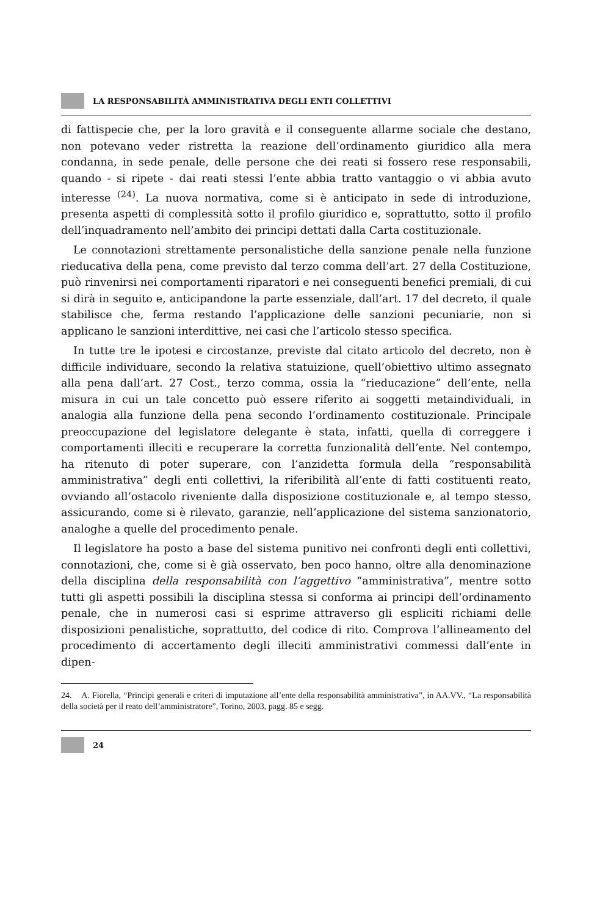LA RESPONSABILITÀ AMMINISTRATIVA DEGLI ENTI COLLETTIVI
di fattispecie che, per la loro gravità e il conseguente allarme sociale che destano, non potevano veder ristretta la reazione dell’ordinamento giuridico alla mera condanna, in sede penale, delle persone che dei reati si fossero rese responsabili, quando - si ripete - dai reati stessi l’ente abbia tratto vantaggio o vi abbia avuto interesse <sup>(24)</sup>. La nuova normativa, come si è anticipato in sede di introduzione, presenta aspetti di complessità sotto il profilo giuridico e, soprattutto, sotto il profilo dell’inquadramento nell’ambito dei principi dettati dalla Carta costituzionale.
Le connotazioni strettamente personalistiche della sanzione penale nella funzione rieducativa della pena, come previsto dal terzo comma dell’art. 27 della Costituzione, può rinvenirsi nei comportamenti riparatori e nei conseguenti benefici premiali, di cui si dirà in seguito e, anticipandone la parte essenziale, dall’art. 17 del decreto, il quale stabilisce che, ferma restando l’applicazione delle sanzioni pecuniarie, non si applicano le sanzioni interdittive, nei casi che l’articolo stesso specifica.
In tutte tre le ipotesi e circostanze, previste dal citato articolo del decreto, non è difficile individuare, secondo la relativa statuizione, quell’obiettivo ultimo assegnato alla pena dall’art. 27 Cost., terzo comma, ossia la “rieducazione” dell’ente, nella misura in cui un tale concetto può essere riferito ai soggetti metaindividuali, in analogia alla funzione della pena secondo l’ordinamento costituzionale. Principale preoccupazione del legislatore delegante è stata, infatti, quella di correggere i comportamenti illeciti e recuperare la corretta funzionalità dell’ente. Nel contempo, ha ritenuto di poter superare, con l’anzidetta formula della “responsabilità amministrativa” degli enti collettivi, la riferibilità all’ente di fatti costituenti reato, ovviando all’ostacolo riveniente dalla disposizione costituzionale e, al tempo stesso, assicurando, come si è rilevato, garanzie, nell’applicazione del sistema sanzionatorio, analoghe a quelle del procedimento penale.
Il legislatore ha posto a base del sistema punitivo nei confronti degli enti collettivi, connotazioni, che, come si è già osservato, ben poco hanno, oltre alla denominazione della disciplina della responsabilità con l’aggettivo “amministrativa”, mentre sotto tutti gli aspetti possibili la disciplina stessa si conforma ai principi dell’ordinamento penale, che in numerosi casi si esprime attraverso gli espliciti richiami delle disposizioni penalistiche, soprattutto, del codice di rito. Comprova l’allineamento del procedimento di accertamento degli illeciti amministrativi commessi dall’ente in dipen-
24. A. Fiorella, “Principi generali e criteri di imputazione all’ente della responsabilità amministrativa”, in AA.VV., “La responsabilità della società per il reato dell’amministratore”, Torino, 2003, pagg. 85 e segg.
24